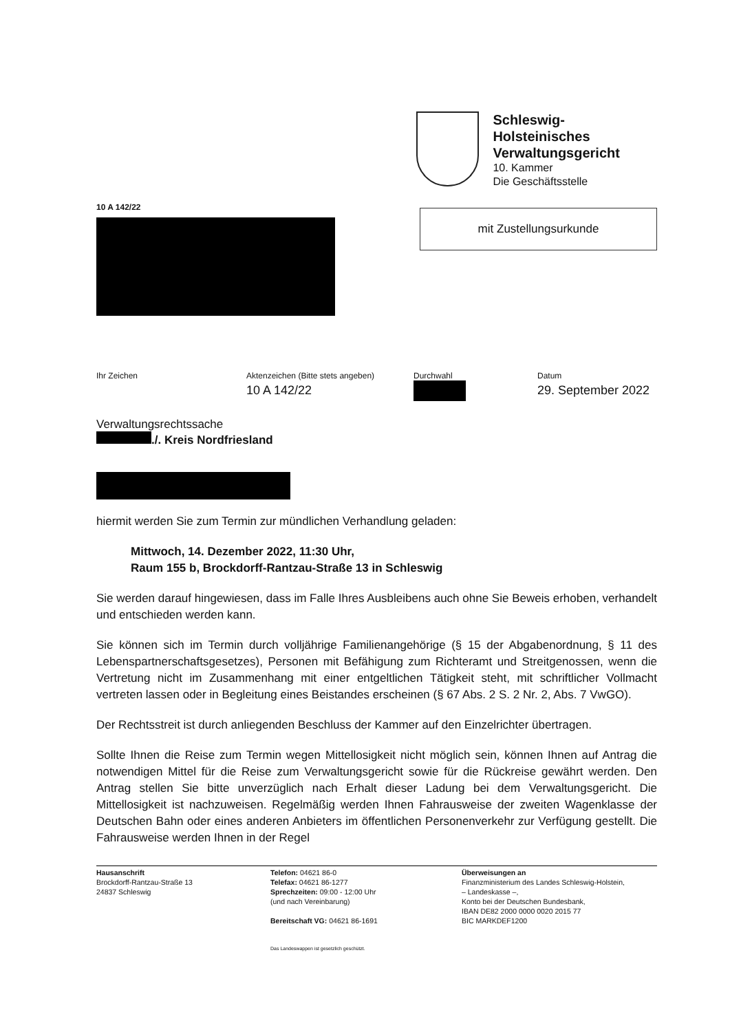Schleswig-Holsteinisches
Verwaltungsgericht
10. Kammer
Die Geschäftsstelle
10 A 142/22
mit Zustellungsurkunde
Ihr Zeichen Aktenzeichen (Bitte stets angeben)
10 A 142/22
Durchwahl Datum
29. September 2022
Verwaltungsrechtssache
./. Kreis Nordfriesland
hiermit werden Sie zum Termin zur mündlichen Verhandlung geladen:
Mittwoch, 14. Dezember 2022, 11:30 Uhr,
Raum 155 b, Brockdorff-Rantzau-Straße 13 in Schleswig
Sie werden darauf hingewiesen, dass im Falle Ihres Ausbleibens auch ohne Sie Beweis erhoben, verhandelt und entschieden werden kann.
Sie können sich im Termin durch volljährige Familienangehörige (§ 15 der Abgabenordnung, § 11 des Lebenspartnerschaftsgesetzes), Personen mit Befähigung zum Richteramt und Streitgenossen, wenn die Vertretung nicht im Zusammenhang mit einer entgeltlichen Tätigkeit steht, mit schriftlicher Vollmacht vertreten lassen oder in Begleitung eines Beistandes erscheinen (§ 67 Abs. 2 S. 2 Nr. 2, Abs. 7 VwGO).
Der Rechtsstreit ist durch anliegenden Beschluss der Kammer auf den Einzelrichter übertragen.
Sollte Ihnen die Reise zum Termin wegen Mittellosigkeit nicht möglich sein, können Ihnen auf Antrag die notwendigen Mittel für die Reise zum Verwaltungsgericht sowie für die Rückreise gewährt werden. Den Antrag stellen Sie bitte unverzüglich nach Erhalt dieser Ladung bei dem Verwaltungsgericht. Die Mittellosigkeit ist nachzuweisen. Regelmäßig werden Ihnen Fahrausweise der zweiten Wagenklasse der Deutschen Bahn oder eines anderen Anbieters im öffentlichen Personenverkehr zur Verfügung gestellt. Die Fahrausweise werden Ihnen in der Regel
Hausanschrift
Brockdorff-Rantzau-Straße 13
24837 Schleswig
Telefon: 04621 86-0
Telefax: 04621 86-1277
Sprechzeiten: 09:00 - 12:00 Uhr
(und nach Vereinbarung)
Bereitschaft VG: 04621 86-1691
Überweisungen an
Finanzministerium des Landes Schleswig-Holstein,
– Landeskasse –,
Konto bei der Deutschen Bundesbank,
IBAN DE82 2000 0000 0020 2015 77
BIC MARKDEF1200
Das Landeswappen ist gesetzlich geschützt.